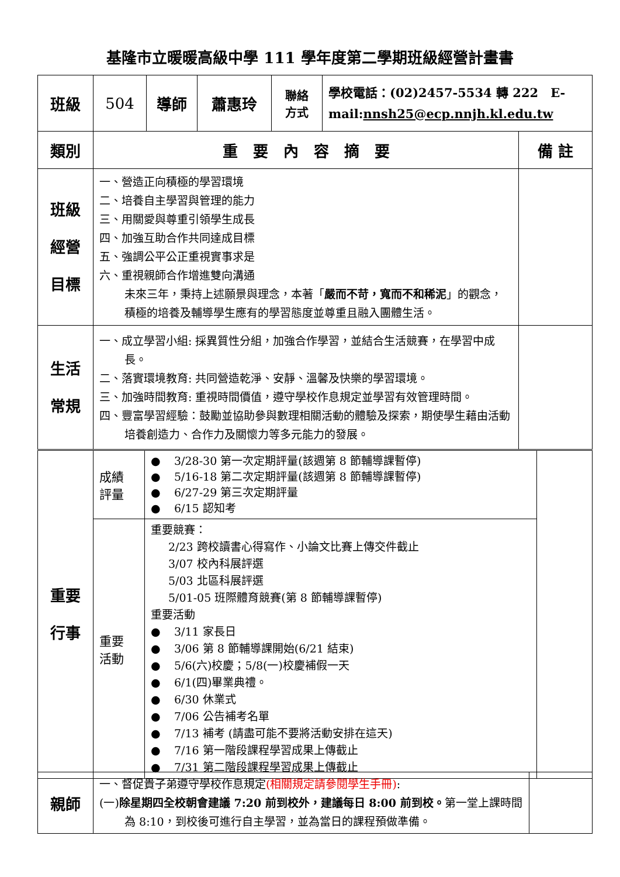基隆市立暖暖高級中學 111 學年度第二學期班級經營計畫書
| 班級 | 504 | 導師 | 蕭惠玲 | 聯絡 方式 | 學校電話：(02)2457-5534 轉 222 E-mail: nnsh25@ecp.nnjh.kl.edu.tw |
| 類別 | 重 要 內 容 摘 要 | 備 註 |
| 班級 經營 目標 | 一、營造正向積極的學習環境 二、培養自主學習與管理的能力 三、用關愛與尊重引領學生成長 四、加強互助合作共同達成目標 五、強調公平公正重視實事求是 六、重視親師合作增進雙向溝通 未來三年，秉持上述願景與理念，本著「 嚴而不苛，寬而不和稀泥 」的觀念，積極的培養及輔導學生應有的學習態度並尊重且融入團體生活。 | |
| 生活 常規 | 一、成立學習小組: 採異質性分組，加強合作學習，並結合生活競賽，在學習中成長。 二、落實環境教育: 共同營造乾淨、安靜、溫馨及快樂的學習環境。 三、加強時間教育: 重視時間價值，遵守學校作息規定並學習有效管理時間。 四、豐富學習經驗：鼓勵並協助參與數理相關活動的體驗及探索，期使學生藉由活動培養創造力、合作力及關懷力等多元能力的發展。 | |
| 重要 行事 | 成績 評量 | ● 3/28-30 第一次定期評量(該週第 8 節輔導課暫停) ● 5/16-18 第二次定期評量(該週第 8 節輔導課暫停) ● 6/27-29 第三次定期評量 ● 6/15 認知考 | |
| | 重要 活動 | 重要競賽： 2/23 跨校讀書心得寫作、小論文比賽上傳交件截止 3/07 校內科展評選 5/03 北區科展評選 5/01-05 班際體育競賽(第 8 節輔導課暫停) 重要活動 ● 3/11 家長日 ● 3/06 第 8 節輔導課開始(6/21 結束) ● 5/6(六)校慶；5/8(一)校慶補假一天 ● 6/1(四)畢業典禮。 ● 6/30 休業式 ● 7/06 公告補考名單 ● 7/13 補考 (請盡可能不要將活動安排在這天) ● 7/16 第一階段課程學習成果上傳截止 ● 7/31 第二階段課程學習成果上傳截止 | |
| 親師 | 一、督促貴子弟遵守學校作息規定 (相關規定請參閱學生手冊) : (一) 除星期四全校朝會建議 7:20 前到校外，建議每日 8:00 前到校。 第一堂上課時間為 8:10，到校後可進行自主學習，並為當日的課程預做準備。 | |